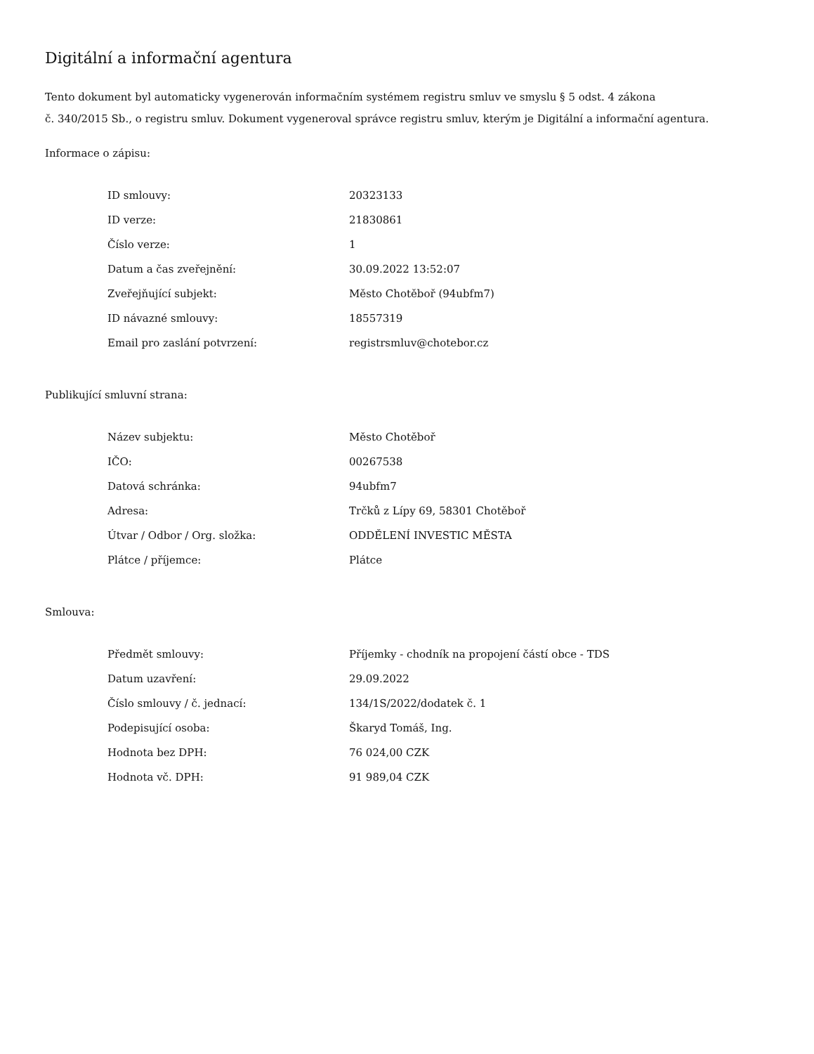Digitální a informační agentura
Tento dokument byl automaticky vygenerován informačním systémem registru smluv ve smyslu § 5 odst. 4 zákona
č. 340/2015 Sb., o registru smluv. Dokument vygeneroval správce registru smluv, kterým je Digitální a informační agentura.
Informace o zápisu:
| ID smlouvy: | 20323133 |
| ID verze: | 21830861 |
| Číslo verze: | 1 |
| Datum a čas zveřejnění: | 30.09.2022 13:52:07 |
| Zveřejňující subjekt: | Město Chotěboř (94ubfm7) |
| ID návazné smlouvy: | 18557319 |
| Email pro zaslání potvrzení: | registrsmluv@chotebor.cz |
Publikující smluvní strana:
| Název subjektu: | Město Chotěboř |
| IČO: | 00267538 |
| Datová schránka: | 94ubfm7 |
| Adresa: | Trčků z Lípy 69, 58301 Chotěboř |
| Útvar / Odbor / Org. složka: | ODDĚLENÍ INVESTIC MĚSTA |
| Plátce / příjemce: | Plátce |
Smlouva:
| Předmět smlouvy: | Příjemky - chodník na propojení částí obce - TDS |
| Datum uzavření: | 29.09.2022 |
| Číslo smlouvy / č. jednací: | 134/1S/2022/dodatek č. 1 |
| Podepisující osoba: | Škaryd Tomáš, Ing. |
| Hodnota bez DPH: | 76 024,00 CZK |
| Hodnota vč. DPH: | 91 989,04 CZK |